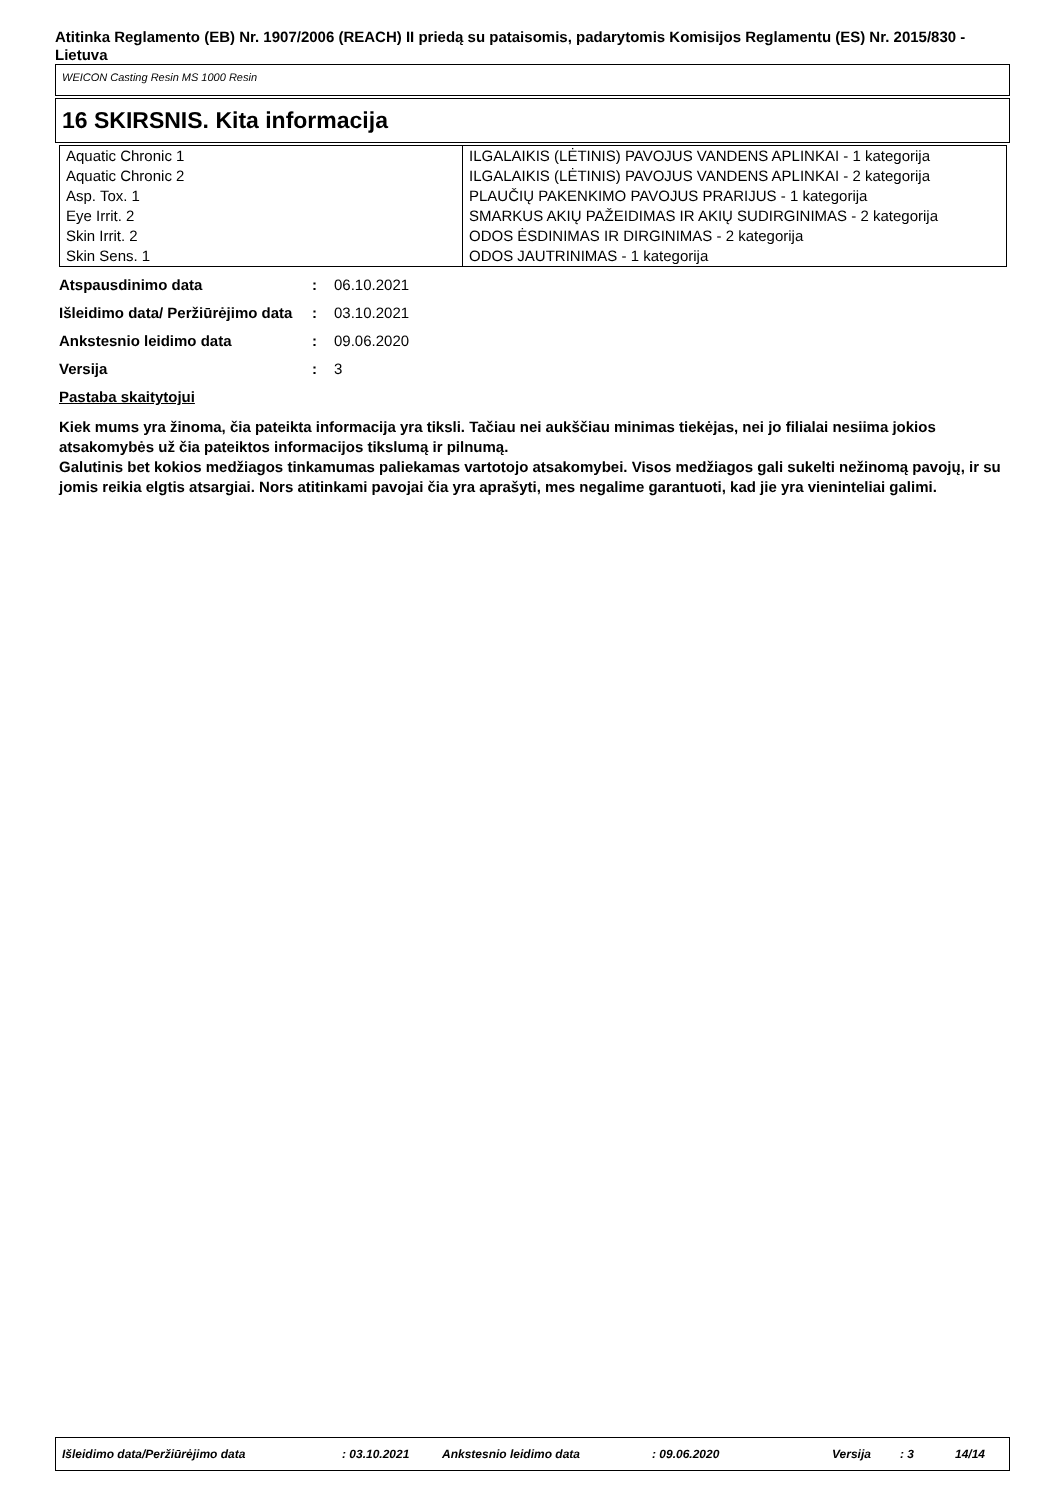Atitinka Reglamento (EB) Nr. 1907/2006 (REACH) II priedą su pataisomis, padarytomis Komisijos Reglamentu (ES) Nr. 2015/830 - Lietuva
WEICON Casting Resin MS 1000 Resin
16 SKIRSNIS. Kita informacija
| Aquatic Chronic 1 | ILGALAIKIS (LĖTINIS) PAVOJUS VANDENS APLINKAI - 1 kategorija |
| Aquatic Chronic 2 | ILGALAIKIS (LĖTINIS) PAVOJUS VANDENS APLINKAI - 2 kategorija |
| Asp. Tox. 1 | PLAUČIŲ PAKENKIMO PAVOJUS PRARIJUS - 1 kategorija |
| Eye Irrit. 2 | SMARKUS AKIŲ PAŽEIDIMAS IR AKIŲ SUDIRGINIMAS - 2 kategorija |
| Skin Irrit. 2 | ODOS ĖSDINIMAS IR DIRGINIMAS - 2 kategorija |
| Skin Sens. 1 | ODOS JAUTRINIMAS - 1 kategorija |
| Atspausdinimo data | : | 06.10.2021 |
| Išleidimo data/ Peržiūrėjimo data | : | 03.10.2021 |
| Ankstesnio leidimo data | : | 09.06.2020 |
| Versija | : | 3 |
Pastaba skaitytojui
Kiek mums yra žinoma, čia pateikta informacija yra tiksli. Tačiau nei aukščiau minimas tiekėjas, nei jo filialai nesiima jokios atsakomybės už čia pateiktos informacijos tikslumą ir pilnumą.
Galutinis bet kokios medžiagos tinkamumas paliekamas vartotojo atsakomybei. Visos medžiagos gali sukelti nežinomą pavojų, ir su jomis reikia elgtis atsargiai. Nors atitinkami pavojai čia yra aprašyti, mes negalime garantuoti, kad jie yra vieninteliai galimi.
Išleidimo data/Peržiūrėjimo data : 03.10.2021 Ankstesnio leidimo data : 09.06.2020 Versija : 3 14/14